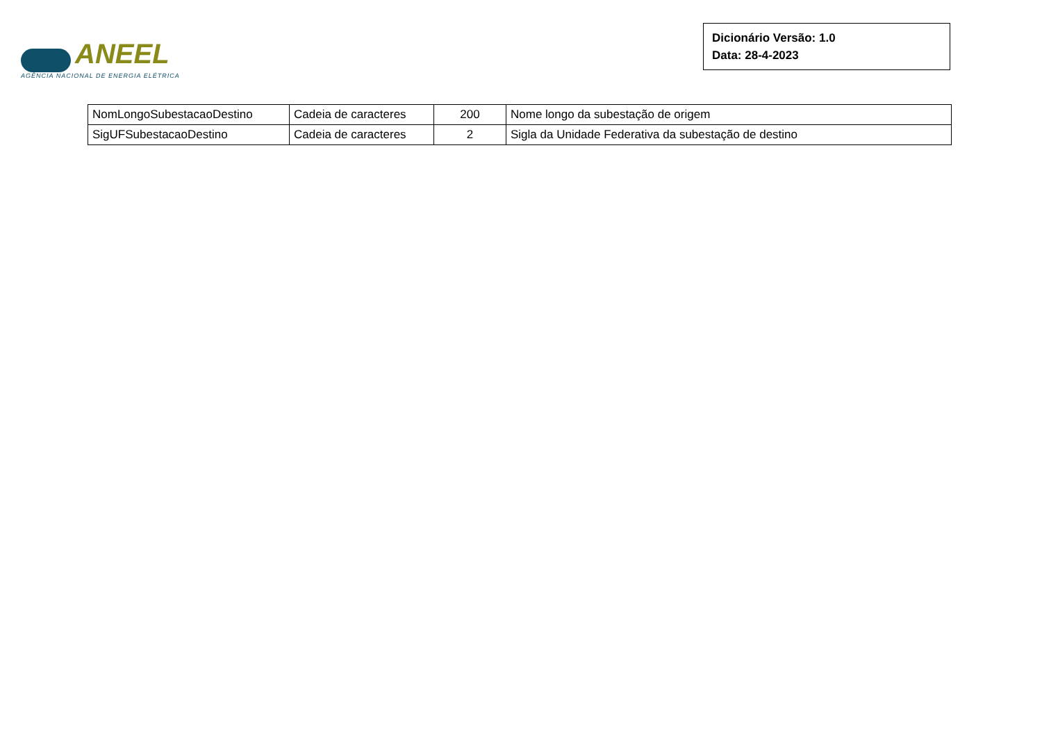ANEEL
AGÊNCIA NACIONAL DE ENERGIA ELÉTRICA
Dicionário Versão: 1.0
Data: 28-4-2023
| NomLongoSubestacaoDestino | Cadeia de caracteres | 200 | Nome longo da subestação de origem |
| SigUFSubestacaoDestino | Cadeia de caracteres | 2 | Sigla da Unidade Federativa da subestação de destino |